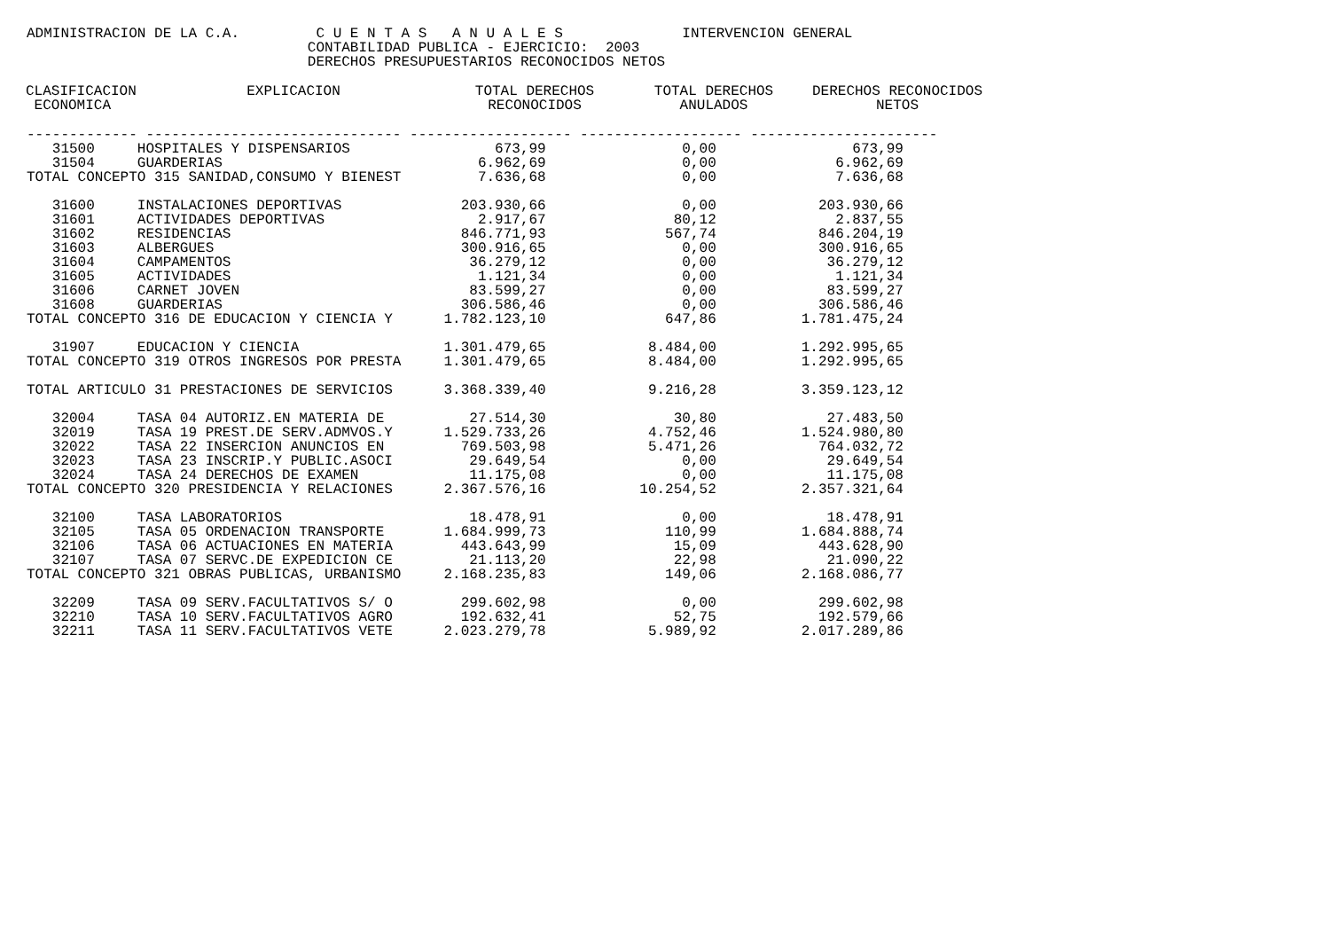ADMINISTRACION DE LA C.A.         C U E N T A S   A N U A L E S              INTERVENCION GENERAL
                                 CONTABILIDAD PUBLICA - EJERCICIO:  2003
                                 DERECHOS PRESUPUESTARIOS RECONOCIDOS NETOS
| CLASIFICACION ECONOMICA | EXPLICACION | TOTAL DERECHOS RECONOCIDOS | TOTAL DERECHOS ANULADOS | DERECHOS RECONOCIDOS NETOS |
| --- | --- | --- | --- | --- |
------------- ------------------------------ ------------------- ------------------- ---------------------- 31500 HOSPITALES Y DISPENSARIOS 673,99 0,00 673,99 31504 GUARDERIAS 6.962,69 0,00 6.962,69 TOTAL CONCEPTO 315 SANIDAD,CONSUMO Y BIENEST 7.636,68 0,00 7.636,68 31600 INSTALACIONES DEPORTIVAS 203.930,66 0,00 203.930,66 31601 ACTIVIDADES DEPORTIVAS 2.917,67 80,12 2.837,55 31602 RESIDENCIAS 846.771,93 567,74 846.204,19 31603 ALBERGUES 300.916,65 0,00 300.916,65 31604 CAMPAMENTOS 36.279,12 0,00 36.279,12 31605 ACTIVIDADES 1.121,34 0,00 1.121,34 31606 CARNET JOVEN 83.599,27 0,00 83.599,27 31608 GUARDERIAS 306.586,46 0,00 306.586,46 TOTAL CONCEPTO 316 DE EDUCACION Y CIENCIA Y 1.782.123,10 647,86 1.781.475,24 31907 EDUCACION Y CIENCIA 1.301.479,65 8.484,00 1.292.995,65 TOTAL CONCEPTO 319 OTROS INGRESOS POR PRESTA 1.301.479,65 8.484,00 1.292.995,65 TOTAL ARTICULO 31 PRESTACIONES DE SERVICIOS 3.368.339,40 9.216,28 3.359.123,12 32004 TASA 04 AUTORIZ.EN MATERIA DE 27.514,30 30,80 27.483,50 32019 TASA 19 PREST.DE SERV.ADMVOS.Y 1.529.733,26 4.752,46 1.524.980,80 32022 TASA 22 INSERCION ANUNCIOS EN 769.503,98 5.471,26 764.032,72 32023 TASA 23 INSCRIP.Y PUBLIC.ASOCI 29.649,54 0,00 29.649,54 32024 TASA 24 DERECHOS DE EXAMEN 11.175,08 0,00 11.175,08 TOTAL CONCEPTO 320 PRESIDENCIA Y RELACIONES 2.367.576,16 10.254,52 2.357.321,64 32100 TASA LABORATORIOS 18.478,91 0,00 18.478,91 32105 TASA 05 ORDENACION TRANSPORTE 1.684.999,73 110,99 1.684.888,74 32106 TASA 06 ACTUACIONES EN MATERIA 443.643,99 15,09 443.628,90 32107 TASA 07 SERVC.DE EXPEDICION CE 21.113,20 22,98 21.090,22 TOTAL CONCEPTO 321 OBRAS PUBLICAS, URBANISMO 2.168.235,83 149,06 2.168.086,77 32209 TASA 09 SERV.FACULTATIVOS S/ O 299.602,98 0,00 299.602,98 32210 TASA 10 SERV.FACULTATIVOS AGRO 192.632,41 52,75 192.579,66 32211 TASA 11 SERV.FACULTATIVOS VETE 2.023.279,78 5.989,92 2.017.289,86